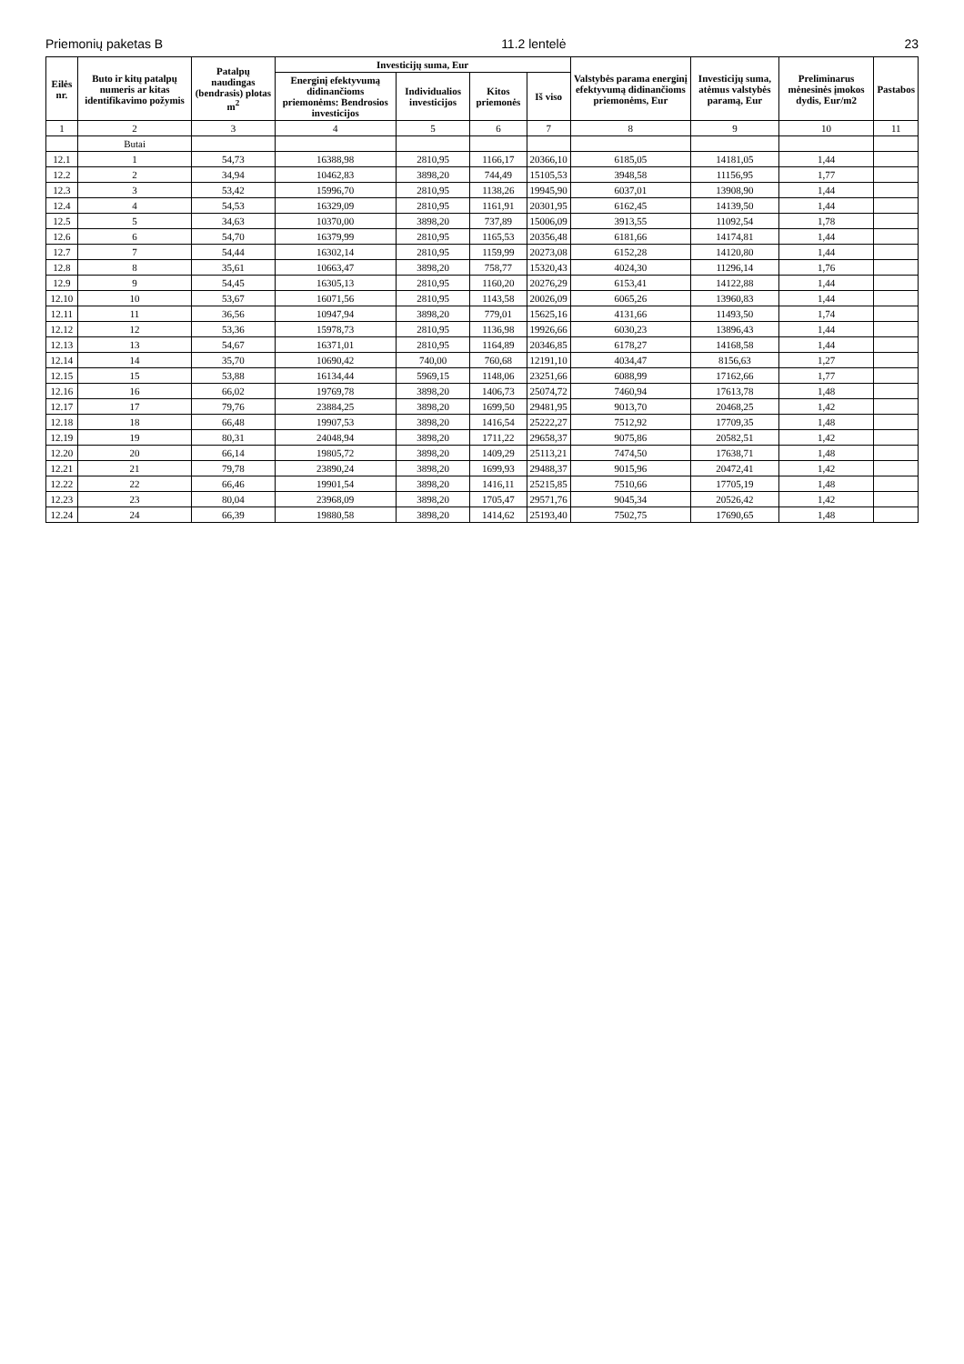Priemonių paketas B 11.2 lentelė 23
| Eilės nr. | Buto ir kitų patalpų numeris ar kitas identifikavimo požymis | Patalpų naudingas (bendrasis) plotas m<sup>2</sup> | Investicijų suma, Eur | | | | Valstybės parama energinį efektyvumą didinančioms priemonėms, Eur | Investicijų suma, atėmus valstybės paramą, Eur | Preliminarus mėnesinės įmokos dydis, Eur/m2 | Pastabos |
| --- | --- | --- | --- | --- | --- | --- | --- | --- | --- | --- |
| | | | Energinį efektyvumą didinančioms priemonėms: Bendrosios investicijos | Individualios investicijos | Kitos priemonės | Iš viso | | | | |
| 1 | 2 | 3 | 4 | 5 | 6 | 7 | 8 | 9 | 10 | 11 |
| | Butai | | | | | | | | | |
| 12.1 | 1 | 54,73 | 16388,98 | 2810,95 | 1166,17 | 20366,10 | 6185,05 | 14181,05 | 1,44 | |
| 12.2 | 2 | 34,94 | 10462,83 | 3898,20 | 744,49 | 15105,53 | 3948,58 | 11156,95 | 1,77 | |
| 12.3 | 3 | 53,42 | 15996,70 | 2810,95 | 1138,26 | 19945,90 | 6037,01 | 13908,90 | 1,44 | |
| 12.4 | 4 | 54,53 | 16329,09 | 2810,95 | 1161,91 | 20301,95 | 6162,45 | 14139,50 | 1,44 | |
| 12.5 | 5 | 34,63 | 10370,00 | 3898,20 | 737,89 | 15006,09 | 3913,55 | 11092,54 | 1,78 | |
| 12.6 | 6 | 54,70 | 16379,99 | 2810,95 | 1165,53 | 20356,48 | 6181,66 | 14174,81 | 1,44 | |
| 12.7 | 7 | 54,44 | 16302,14 | 2810,95 | 1159,99 | 20273,08 | 6152,28 | 14120,80 | 1,44 | |
| 12.8 | 8 | 35,61 | 10663,47 | 3898,20 | 758,77 | 15320,43 | 4024,30 | 11296,14 | 1,76 | |
| 12.9 | 9 | 54,45 | 16305,13 | 2810,95 | 1160,20 | 20276,29 | 6153,41 | 14122,88 | 1,44 | |
| 12.10 | 10 | 53,67 | 16071,56 | 2810,95 | 1143,58 | 20026,09 | 6065,26 | 13960,83 | 1,44 | |
| 12.11 | 11 | 36,56 | 10947,94 | 3898,20 | 779,01 | 15625,16 | 4131,66 | 11493,50 | 1,74 | |
| 12.12 | 12 | 53,36 | 15978,73 | 2810,95 | 1136,98 | 19926,66 | 6030,23 | 13896,43 | 1,44 | |
| 12.13 | 13 | 54,67 | 16371,01 | 2810,95 | 1164,89 | 20346,85 | 6178,27 | 14168,58 | 1,44 | |
| 12.14 | 14 | 35,70 | 10690,42 | 740,00 | 760,68 | 12191,10 | 4034,47 | 8156,63 | 1,27 | |
| 12.15 | 15 | 53,88 | 16134,44 | 5969,15 | 1148,06 | 23251,66 | 6088,99 | 17162,66 | 1,77 | |
| 12.16 | 16 | 66,02 | 19769,78 | 3898,20 | 1406,73 | 25074,72 | 7460,94 | 17613,78 | 1,48 | |
| 12.17 | 17 | 79,76 | 23884,25 | 3898,20 | 1699,50 | 29481,95 | 9013,70 | 20468,25 | 1,42 | |
| 12.18 | 18 | 66,48 | 19907,53 | 3898,20 | 1416,54 | 25222,27 | 7512,92 | 17709,35 | 1,48 | |
| 12.19 | 19 | 80,31 | 24048,94 | 3898,20 | 1711,22 | 29658,37 | 9075,86 | 20582,51 | 1,42 | |
| 12.20 | 20 | 66,14 | 19805,72 | 3898,20 | 1409,29 | 25113,21 | 7474,50 | 17638,71 | 1,48 | |
| 12.21 | 21 | 79,78 | 23890,24 | 3898,20 | 1699,93 | 29488,37 | 9015,96 | 20472,41 | 1,42 | |
| 12.22 | 22 | 66,46 | 19901,54 | 3898,20 | 1416,11 | 25215,85 | 7510,66 | 17705,19 | 1,48 | |
| 12.23 | 23 | 80,04 | 23968,09 | 3898,20 | 1705,47 | 29571,76 | 9045,34 | 20526,42 | 1,42 | |
| 12.24 | 24 | 66,39 | 19880,58 | 3898,20 | 1414,62 | 25193,40 | 7502,75 | 17690,65 | 1,48 | |